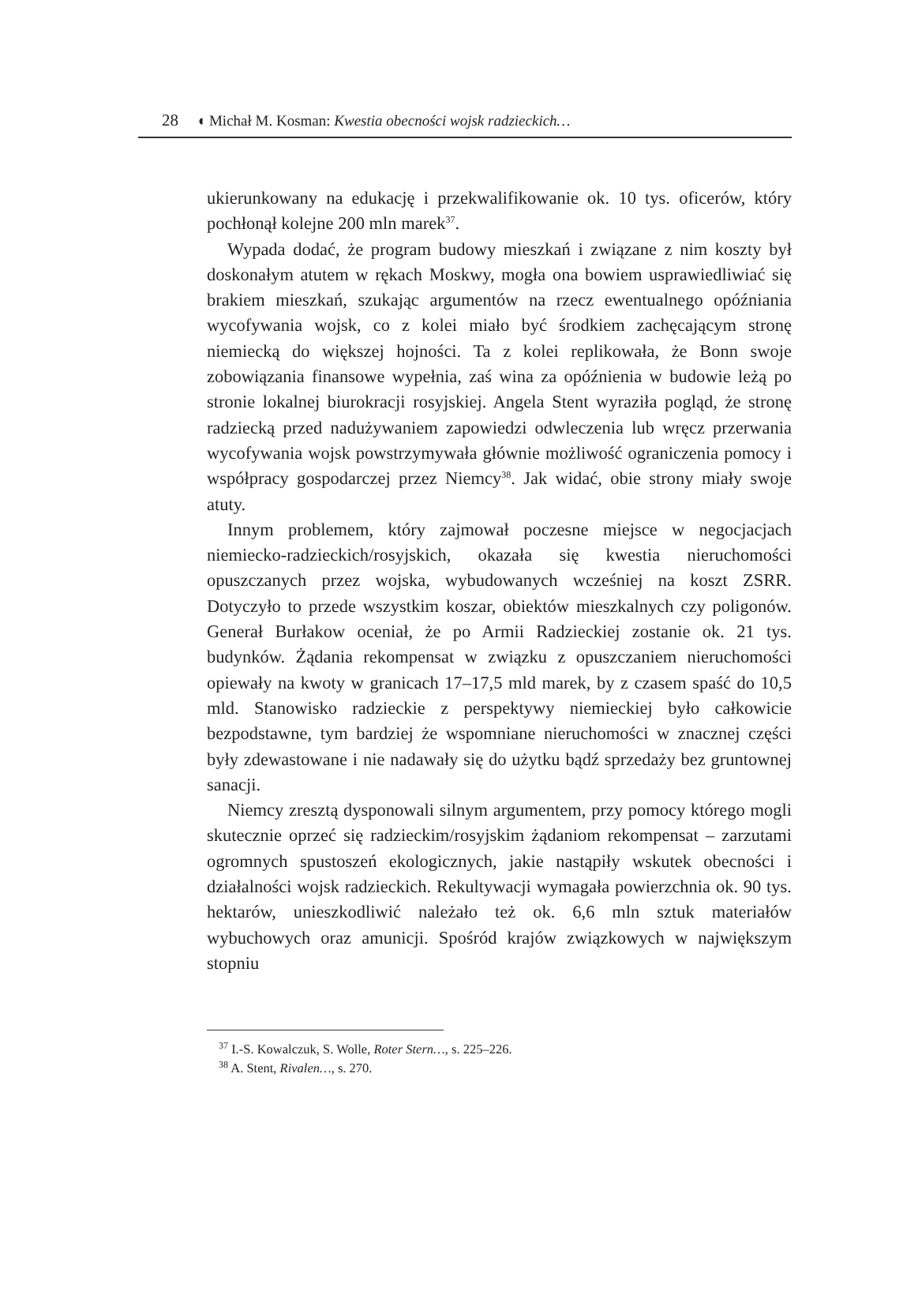28 ◖ Michał M. Kosman: Kwestia obecności wojsk radzieckich…
ukierunkowany na edukację i przekwalifikowanie ok. 10 tys. oficerów, który pochłonął kolejne 200 mln marek<sup>37</sup>.
Wypada dodać, że program budowy mieszkań i związane z nim koszty był doskonałym atutem w rękach Moskwy, mogła ona bowiem usprawiedliwiać się brakiem mieszkań, szukając argumentów na rzecz ewentualnego opóźniania wycofywania wojsk, co z kolei miało być środkiem zachęcającym stronę niemiecką do większej hojności. Ta z kolei replikowała, że Bonn swoje zobowiązania finansowe wypełnia, zaś wina za opóźnienia w budowie leżą po stronie lokalnej biurokracji rosyjskiej. Angela Stent wyraziła pogląd, że stronę radziecką przed nadużywaniem zapowiedzi odwleczenia lub wręcz przerwania wycofywania wojsk powstrzymywała głównie możliwość ograniczenia pomocy i współpracy gospodarczej przez Niemcy<sup>38</sup>. Jak widać, obie strony miały swoje atuty.
Innym problemem, który zajmował poczesne miejsce w negocjacjach niemiecko-radzieckich/rosyjskich, okazała się kwestia nieruchomości opuszczanych przez wojska, wybudowanych wcześniej na koszt ZSRR. Dotyczyło to przede wszystkim koszar, obiektów mieszkalnych czy poligonów. Generał Burłakow oceniał, że po Armii Radzieckiej zostanie ok. 21 tys. budynków. Żądania rekompensat w związku z opuszczaniem nieruchomości opiewały na kwoty w granicach 17–17,5 mld marek, by z czasem spaść do 10,5 mld. Stanowisko radzieckie z perspektywy niemieckiej było całkowicie bezpodstawne, tym bardziej że wspomniane nieruchomości w znacznej części były zdewastowane i nie nadawały się do użytku bądź sprzedaży bez gruntownej sanacji.
Niemcy zresztą dysponowali silnym argumentem, przy pomocy którego mogli skutecznie oprzeć się radzieckim/rosyjskim żądaniom rekompensat – zarzutami ogromnych spustoszeń ekologicznych, jakie nastąpiły wskutek obecności i działalności wojsk radzieckich. Rekultywacji wymagała powierzchnia ok. 90 tys. hektarów, unieszkodliwić należało też ok. 6,6 mln sztuk materiałów wybuchowych oraz amunicji. Spośród krajów związkowych w największym stopniu
<sup>37</sup> I.-S. Kowalczuk, S. Wolle, Roter Stern…, s. 225–226.
<sup>38</sup> A. Stent, Rivalen…, s. 270.